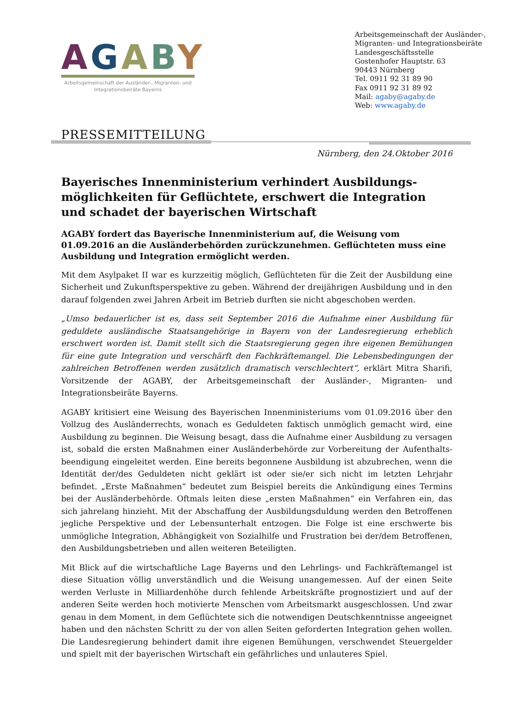AGABY
Arbeitsgemeinschaft der Ausländer-, Migranten- und Integrationsbeiräte Bayerns
Arbeitsgemeinschaft der Ausländer-,
Migranten- und Integrationsbeiräte
Landesgeschäftsstelle
Gostenhofer Hauptstr. 63
90443 Nürnberg
Tel. 0911 92 31 89 90
Fax 0911 92 31 89 92
Mail: agaby@agaby.de
Web: www.agaby.de
PRESSEMITTEILUNG
Nürnberg, den 24.Oktober 2016
Bayerisches Innenministerium verhindert Ausbildungs-möglichkeiten für Geflüchtete, erschwert die Integration und schadet der bayerischen Wirtschaft
AGABY fordert das Bayerische Innenministerium auf, die Weisung vom 01.09.2016 an die Ausländerbehörden zurückzunehmen. Geflüchteten muss eine Ausbildung und Integration ermöglicht werden.
Mit dem Asylpaket II war es kurzzeitig möglich, Geflüchteten für die Zeit der Ausbildung eine Sicherheit und Zukunftsperspektive zu geben. Während der dreijährigen Ausbildung und in den darauf folgenden zwei Jahren Arbeit im Betrieb durften sie nicht abgeschoben werden.
„Umso bedauerlicher ist es, dass seit September 2016 die Aufnahme einer Ausbildung für geduldete ausländische Staatsangehörige in Bayern von der Landesregierung erheblich erschwert worden ist. Damit stellt sich die Staatsregierung gegen ihre eigenen Bemühungen für eine gute Integration und verschärft den Fachkräftemangel. Die Lebensbedingungen der zahlreichen Betroffenen werden zusätzlich dramatisch verschlechtert“, erklärt Mitra Sharifi, Vorsitzende der AGABY, der Arbeitsgemeinschaft der Ausländer-, Migranten- und Integrationsbeiräte Bayerns.
AGABY kritisiert eine Weisung des Bayerischen Innenministeriums vom 01.09.2016 über den Vollzug des Ausländerrechts, wonach es Geduldeten faktisch unmöglich gemacht wird, eine Ausbildung zu beginnen. Die Weisung besagt, dass die Aufnahme einer Ausbildung zu versagen ist, sobald die ersten Maßnahmen einer Ausländerbehörde zur Vorbereitung der Aufenthalts-beendigung eingeleitet werden. Eine bereits begonnene Ausbildung ist abzubrechen, wenn die Identität der/des Geduldeten nicht geklärt ist oder sie/er sich nicht im letzten Lehrjahr befindet. „Erste Maßnahmen“ bedeutet zum Beispiel bereits die Ankündigung eines Termins bei der Ausländerbehörde. Oftmals leiten diese „ersten Maßnahmen“ ein Verfahren ein, das sich jahrelang hinzieht. Mit der Abschaffung der Ausbildungsduldung werden den Betroffenen jegliche Perspektive und der Lebensunterhalt entzogen. Die Folge ist eine erschwerte bis unmögliche Integration, Abhängigkeit von Sozialhilfe und Frustration bei der/dem Betroffenen, den Ausbildungsbetrieben und allen weiteren Beteiligten.
Mit Blick auf die wirtschaftliche Lage Bayerns und den Lehrlings- und Fachkräftemangel ist diese Situation völlig unverständlich und die Weisung unangemessen. Auf der einen Seite werden Verluste in Milliardenhöhe durch fehlende Arbeitskräfte prognostiziert und auf der anderen Seite werden hoch motivierte Menschen vom Arbeitsmarkt ausgeschlossen. Und zwar genau in dem Moment, in dem Geflüchtete sich die notwendigen Deutschkenntnisse angeeignet haben und den nächsten Schritt zu der von allen Seiten geforderten Integration gehen wollen. Die Landesregierung behindert damit ihre eigenen Bemühungen, verschwendet Steuergelder und spielt mit der bayerischen Wirtschaft ein gefährliches und unlauteres Spiel.